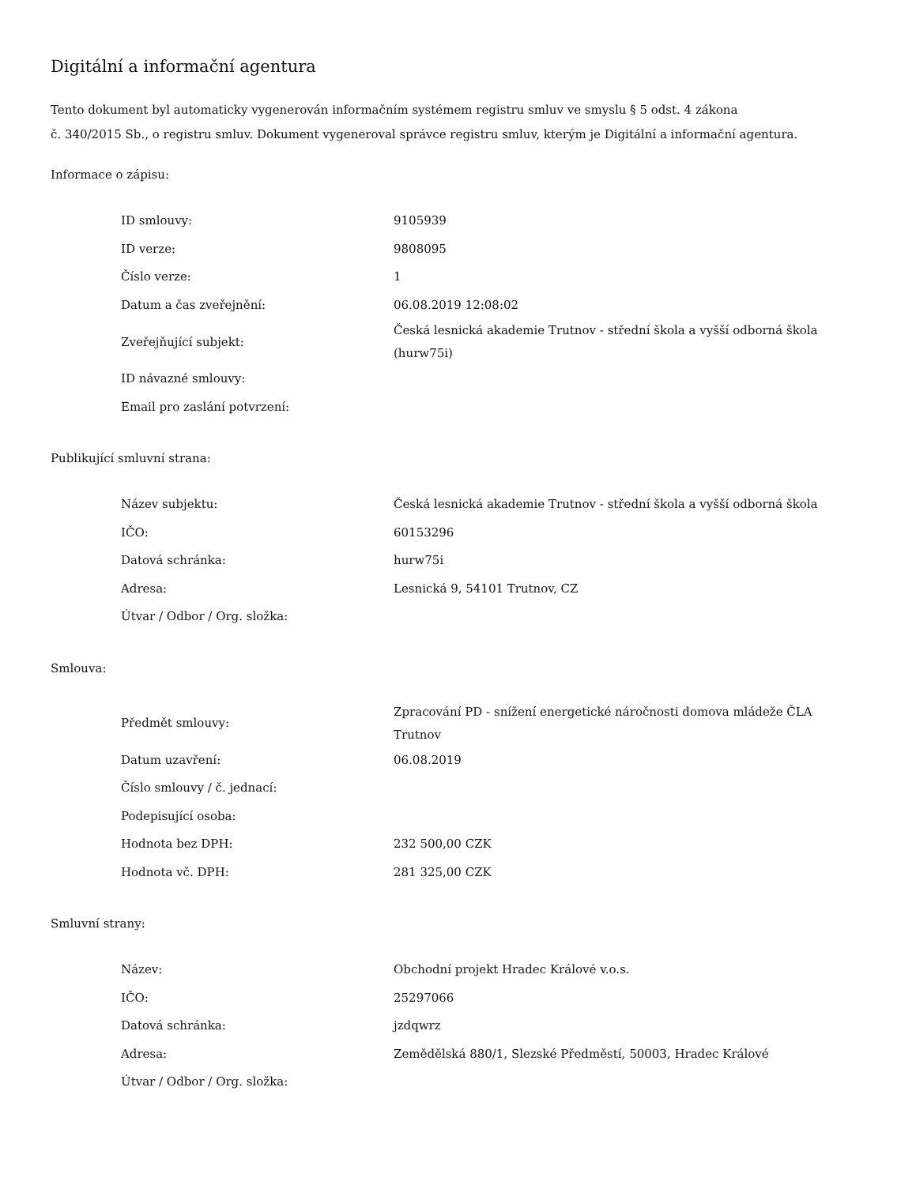Digitální a informační agentura
Tento dokument byl automaticky vygenerován informačním systémem registru smluv ve smyslu § 5 odst. 4 zákona
č. 340/2015 Sb., o registru smluv. Dokument vygeneroval správce registru smluv, kterým je Digitální a informační agentura.
Informace o zápisu:
| ID smlouvy: | 9105939 |
| ID verze: | 9808095 |
| Číslo verze: | 1 |
| Datum a čas zveřejnění: | 06.08.2019 12:08:02 |
| Zveřejňující subjekt: | Česká lesnická akademie Trutnov - střední škola a vyšší odborná škola (hurw75i) |
| ID návazné smlouvy: | |
| Email pro zaslání potvrzení: | |
Publikující smluvní strana:
| Název subjektu: | Česká lesnická akademie Trutnov - střední škola a vyšší odborná škola |
| IČO: | 60153296 |
| Datová schránka: | hurw75i |
| Adresa: | Lesnická 9, 54101 Trutnov, CZ |
| Útvar / Odbor / Org. složka: | |
Smlouva:
| Předmět smlouvy: | Zpracování PD - snížení energetické náročnosti domova mládeže ČLA Trutnov |
| Datum uzavření: | 06.08.2019 |
| Číslo smlouvy / č. jednací: | |
| Podepisující osoba: | |
| Hodnota bez DPH: | 232 500,00 CZK |
| Hodnota vč. DPH: | 281 325,00 CZK |
Smluvní strany:
| Název: | Obchodní projekt Hradec Králové v.o.s. |
| IČO: | 25297066 |
| Datová schránka: | jzdqwrz |
| Adresa: | Zemědělská 880/1, Slezské Předměstí, 50003, Hradec Králové |
| Útvar / Odbor / Org. složka: | |